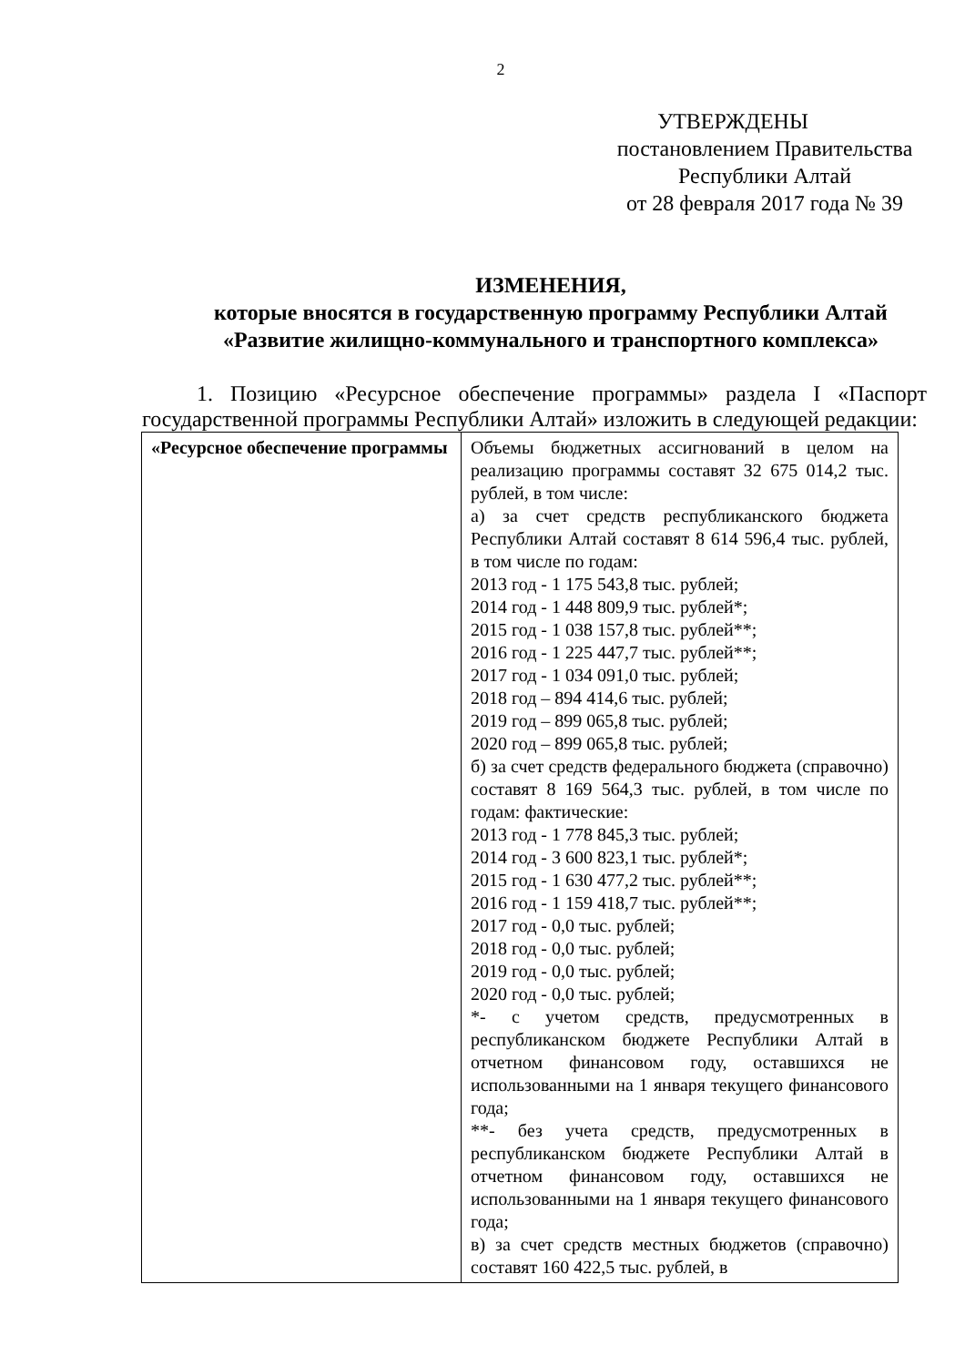2
УТВЕРЖДЕНЫ
постановлением Правительства
Республики Алтай
от 28 февраля 2017 года № 39
ИЗМЕНЕНИЯ,
которые вносятся в государственную программу Республики Алтай
«Развитие жилищно-коммунального и транспортного комплекса»
1. Позицию «Ресурсное обеспечение программы» раздела I «Паспорт государственной программы Республики Алтай» изложить в следующей редакции:
| «Ресурсное обеспечение программы | Объемы бюджетных ассигнований в целом на реализацию программы составят 32 675 014,2 тыс. рублей, в том числе: а) за счет средств республиканского бюджета Республики Алтай составят 8 614 596,4 тыс. рублей, в том числе по годам: 2013 год - 1 175 543,8 тыс. рублей; 2014 год - 1 448 809,9 тыс. рублей*; 2015 год - 1 038 157,8 тыс. рублей**; 2016 год - 1 225 447,7 тыс. рублей**; 2017 год - 1 034 091,0 тыс. рублей; 2018 год – 894 414,6 тыс. рублей; 2019 год – 899 065,8 тыс. рублей; 2020 год – 899 065,8 тыс. рублей; б) за счет средств федерального бюджета (справочно) составят 8 169 564,3 тыс. рублей, в том числе по годам: фактические: 2013 год - 1 778 845,3 тыс. рублей; 2014 год - 3 600 823,1 тыс. рублей*; 2015 год - 1 630 477,2 тыс. рублей**; 2016 год - 1 159 418,7 тыс. рублей**; 2017 год - 0,0 тыс. рублей; 2018 год - 0,0 тыс. рублей; 2019 год - 0,0 тыс. рублей; 2020 год - 0,0 тыс. рублей; *- с учетом средств, предусмотренных в республиканском бюджете Республики Алтай в отчетном финансовом году, оставшихся не использованными на 1 января текущего финансового года; **- без учета средств, предусмотренных в республиканском бюджете Республики Алтай в отчетном финансовом году, оставшихся не использованными на 1 января текущего финансового года; в) за счет средств местных бюджетов (справочно) составят 160 422,5 тыс. рублей, в |